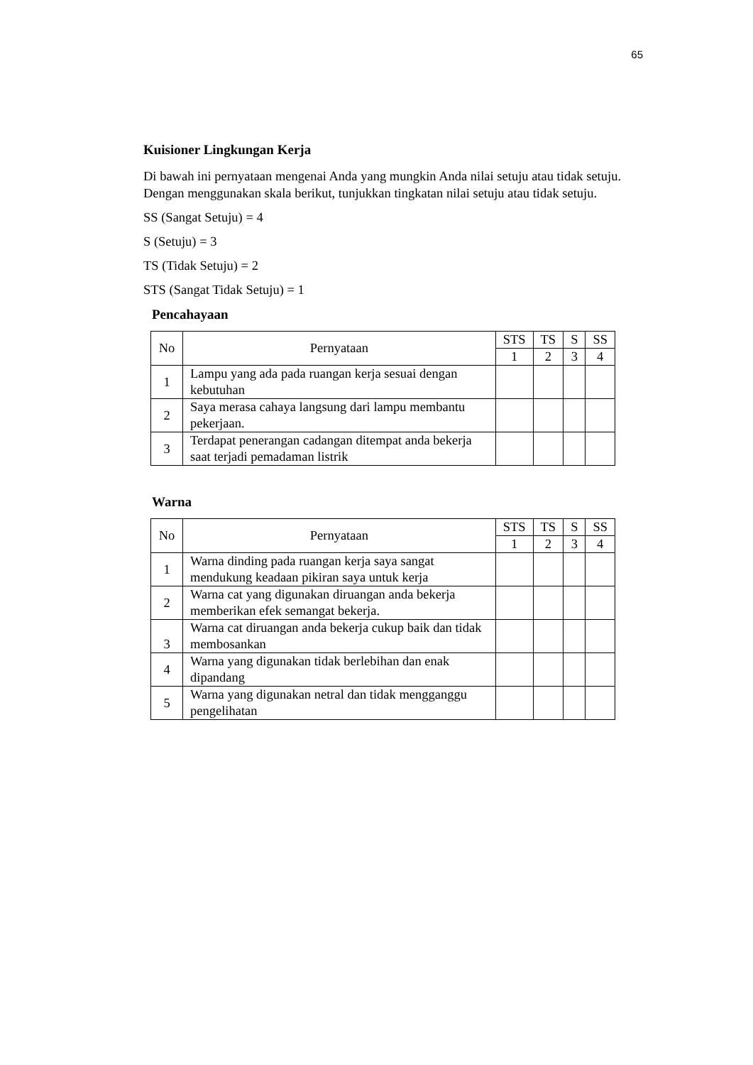65
Kuisioner Lingkungan Kerja
Di bawah ini pernyataan mengenai Anda yang mungkin Anda nilai setuju atau tidak setuju. Dengan menggunakan skala berikut, tunjukkan tingkatan nilai setuju atau tidak setuju.
SS (Sangat Setuju) = 4
S (Setuju) = 3
TS (Tidak Setuju) = 2
STS (Sangat Tidak Setuju) = 1
Pencahayaan
| No | Pernyataan | STS | TS | S | SS |
| | | 1 | 2 | 3 | 4 |
| 1 | Lampu yang ada pada ruangan kerja sesuai dengan kebutuhan | | | | |
| 2 | Saya merasa cahaya langsung dari lampu membantu pekerjaan. | | | | |
| 3 | Terdapat penerangan cadangan ditempat anda bekerja saat terjadi pemadaman listrik | | | | |
Warna
| No | Pernyataan | STS | TS | S | SS |
| | | 1 | 2 | 3 | 4 |
| 1 | Warna dinding pada ruangan kerja saya sangat mendukung keadaan pikiran saya untuk kerja | | | | |
| 2 | Warna cat yang digunakan diruangan anda bekerja memberikan efek semangat bekerja. | | | | |
| 3 | Warna cat diruangan anda bekerja cukup baik dan tidak membosankan | | | | |
| 4 | Warna yang digunakan tidak berlebihan dan enak dipandang | | | | |
| 5 | Warna yang digunakan netral dan tidak mengganggu pengelihatan | | | | |